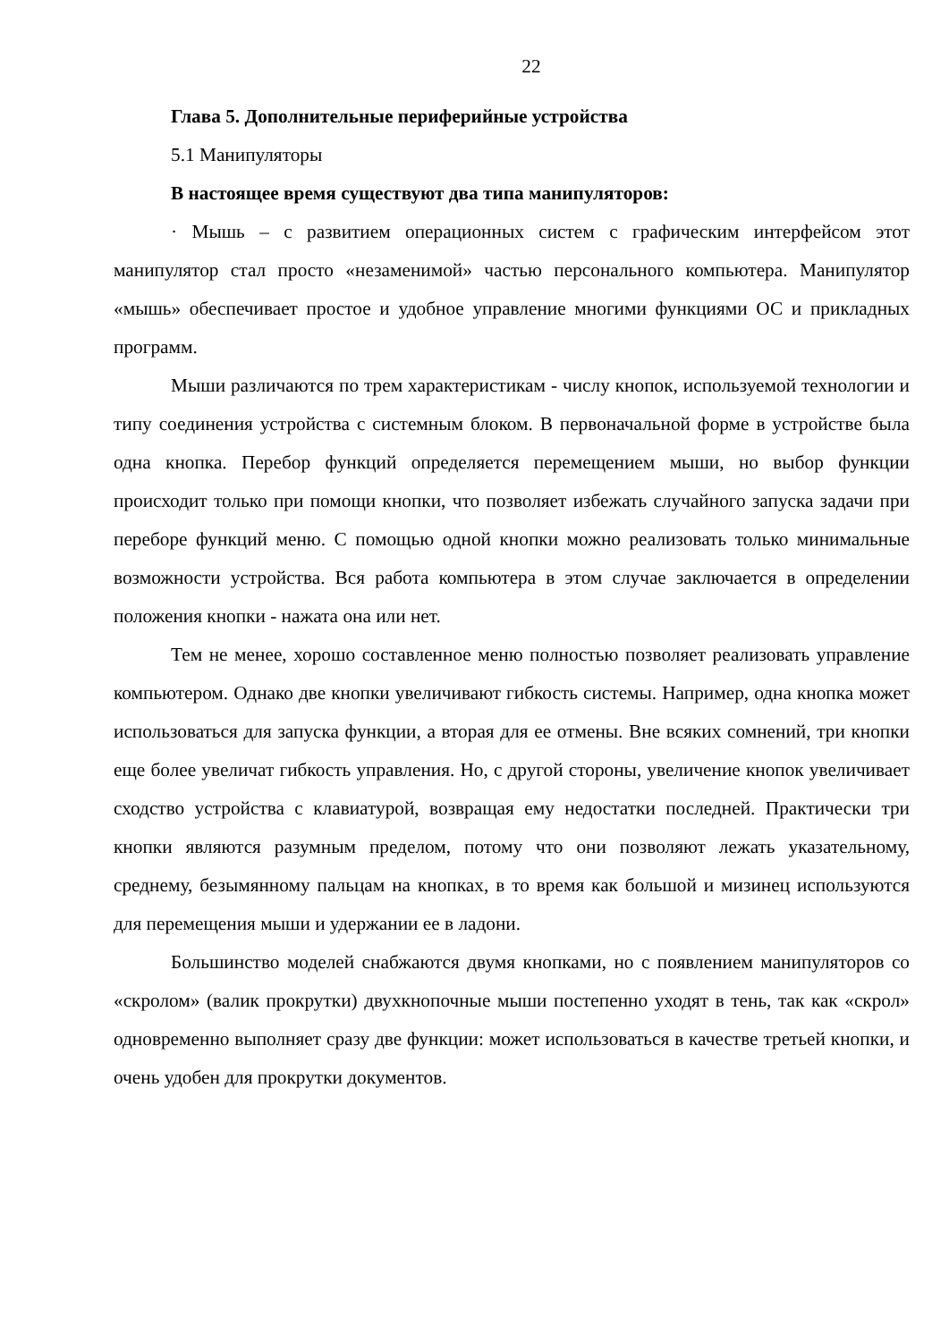22
Глава 5. Дополнительные периферийные устройства
5.1 Манипуляторы
В настоящее время существуют два типа манипуляторов:
· Мышь – с развитием операционных систем с графическим интерфейсом этот манипулятор стал просто «незаменимой» частью персонального компьютера. Манипулятор «мышь» обеспечивает простое и удобное управление многими функциями ОС и прикладных программ.
Мыши различаются по трем характеристикам - числу кнопок, используемой технологии и типу соединения устройства с системным блоком. В первоначальной форме в устройстве была одна кнопка. Перебор функций определяется перемещением мыши, но выбор функции происходит только при помощи кнопки, что позволяет избежать случайного запуска задачи при переборе функций меню. С помощью одной кнопки можно реализовать только минимальные возможности устройства. Вся работа компьютера в этом случае заключается в определении положения кнопки - нажата она или нет.
Тем не менее, хорошо составленное меню полностью позволяет реализовать управление компьютером. Однако две кнопки увеличивают гибкость системы. Например, одна кнопка может использоваться для запуска функции, а вторая для ее отмены. Вне всяких сомнений, три кнопки еще более увеличат гибкость управления. Но, с другой стороны, увеличение кнопок увеличивает сходство устройства с клавиатурой, возвращая ему недостатки последней. Практически три кнопки являются разумным пределом, потому что они позволяют лежать указательному, среднему, безымянному пальцам на кнопках, в то время как большой и мизинец используются для перемещения мыши и удержании ее в ладони.
Большинство моделей снабжаются двумя кнопками, но с появлением манипуляторов со «скролом» (валик прокрутки) двухкнопочные мыши постепенно уходят в тень, так как «скрол» одновременно выполняет сразу две функции: может использоваться в качестве третьей кнопки, и очень удобен для прокрутки документов.